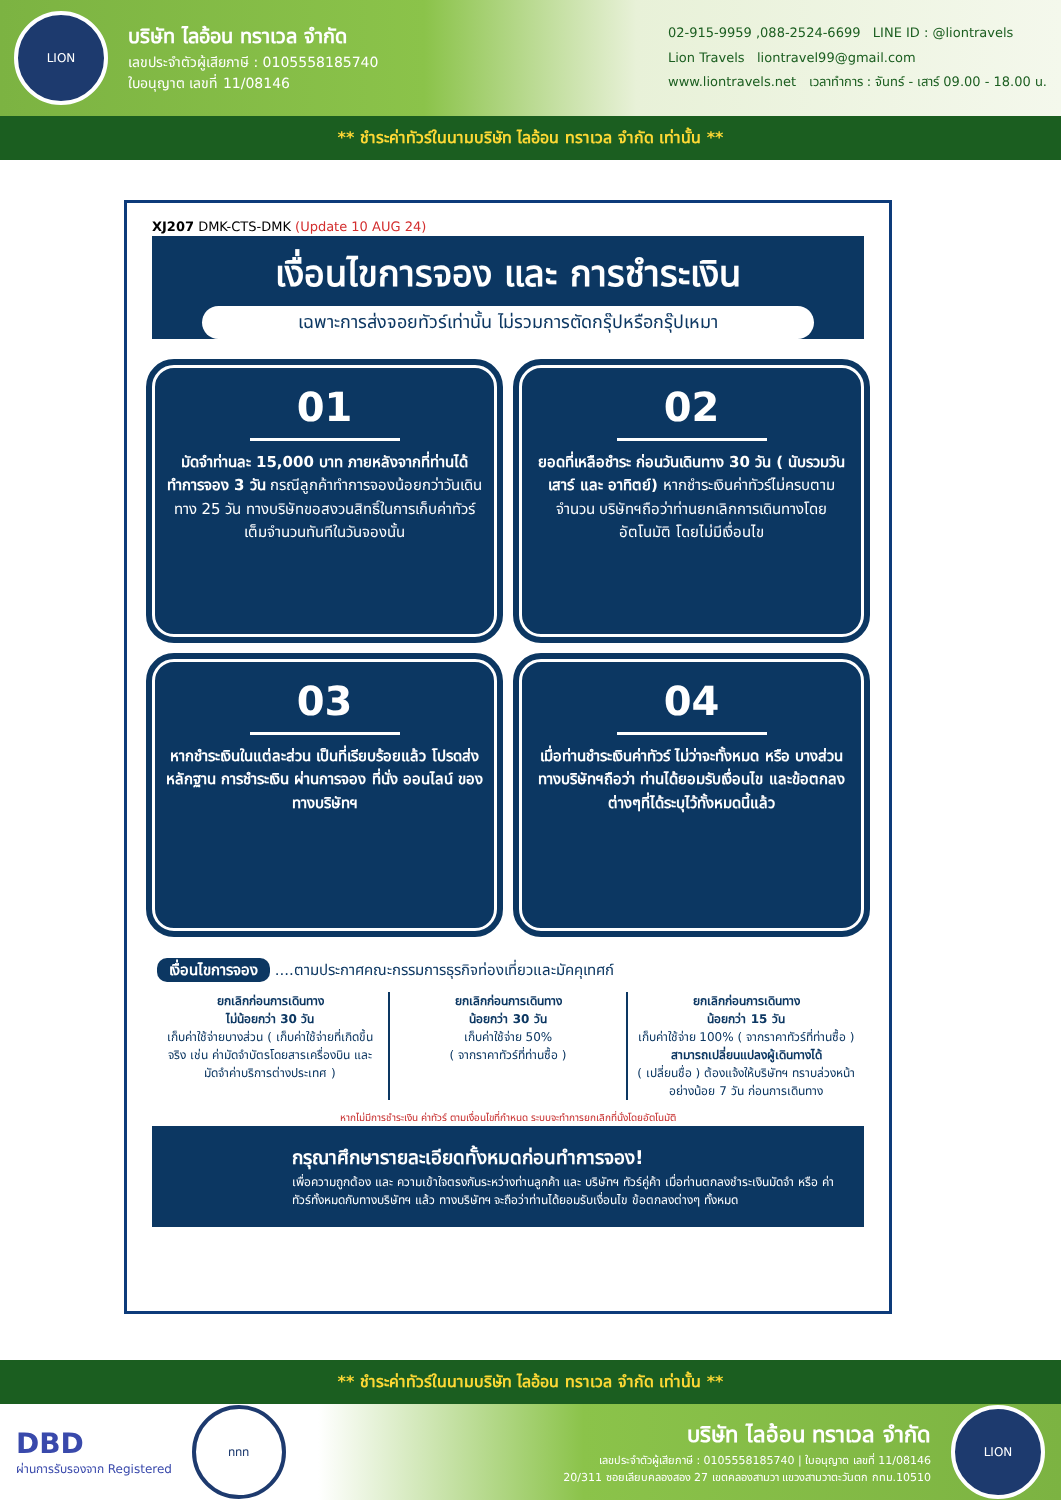LION
บริษัท ไลอ้อน ทราเวล จำกัด
เลขประจำตัวผู้เสียภาษี : 0105558185740
ใบอนุญาต เลขที่ 11/08146
02-915-9959 ,088-2524-6699 LINE ID : @liontravels
Lion Travels liontravel99@gmail.com
www.liontravels.net เวลาทำการ : จันทร์ - เสาร์ 09.00 - 18.00 น.
** ชำระค่าทัวร์ในนามบริษัท ไลอ้อน ทราเวล จำกัด เท่านั้น **
XJ207 DMK-CTS-DMK (Update 10 AUG 24)
เงื่อนไขการจอง และ การชำระเงิน
เฉพาะการส่งจอยทัวร์เท่านั้น ไม่รวมการตัดกรุ๊ปหรือกรุ๊ปเหมา
01
มัดจำท่านละ 15,000 บาท ภายหลังจากที่ท่านได้ทำการจอง 3 วัน กรณีลูกค้าทำการจองน้อยกว่าวันเดินทาง 25 วัน ทางบริษัทขอสงวนสิทธิ์ในการเก็บค่าทัวร์เต็มจำนวนทันทีในวันจองนั้น
02
ยอดที่เหลือชำระ ก่อนวันเดินทาง 30 วัน ( นับรวมวันเสาร์ และ อาทิตย์) หากชำระเงินค่าทัวร์ไม่ครบตามจำนวน บริษัทฯถือว่าท่านยกเลิกการเดินทางโดยอัตโนมัติ โดยไม่มีเงื่อนไข
03
หากชำระเงินในแต่ละส่วน เป็นที่เรียบร้อยแล้ว โปรดส่งหลักฐาน การชำระเงิน ผ่านการจอง ที่นั่ง ออนไลน์ ของทางบริษัทฯ
04
เมื่อท่านชำระเงินค่าทัวร์ ไม่ว่าจะทั้งหมด หรือ บางส่วน ทางบริษัทฯถือว่า ท่านได้ยอมรับเงื่อนไข และข้อตกลงต่างๆที่ได้ระบุไว้ทั้งหมดนี้แล้ว
เงื่อนไขการจอง ....ตามประกาศคณะกรรมการธุรกิจท่องเที่ยวและมัคคุเทศก์
ยกเลิกก่อนการเดินทาง
ไม่น้อยกว่า 30 วัน
เก็บค่าใช้จ่ายบางส่วน ( เก็บค่าใช้จ่ายที่เกิดขึ้นจริง เช่น ค่ามัดจำบัตรโดยสารเครื่องบิน และมัดจำค่าบริการต่างประเทศ )
ยกเลิกก่อนการเดินทาง
น้อยกว่า 30 วัน
เก็บค่าใช้จ่าย 50%
( จากราคาทัวร์ที่ท่านซื้อ )
ยกเลิกก่อนการเดินทาง
น้อยกว่า 15 วัน
เก็บค่าใช้จ่าย 100% ( จากราคาทัวร์ที่ท่านซื้อ )
สามารถเปลี่ยนแปลงผู้เดินทางได้
( เปลี่ยนชื่อ ) ต้องแจ้งให้บริษัทฯ ทราบล่วงหน้าอย่างน้อย 7 วัน ก่อนการเดินทาง
หากไม่มีการชำระเงิน ค่าทัวร์ ตามเงื่อนไขที่กำหนด ระบบจะทำการยกเลิกที่นั่งโดยอัตโนมัติ
กรุณาศึกษารายละเอียดทั้งหมดก่อนทำการจอง!
เพื่อความถูกต้อง และ ความเข้าใจตรงกันระหว่างท่านลูกค้า และ บริษัทฯ ทัวร์คู่ค้า เมื่อท่านตกลงชำระเงินมัดจำ หรือ ค่าทัวร์ทั้งหมดกับทางบริษัทฯ แล้ว ทางบริษัทฯ จะถือว่าท่านได้ยอมรับเงื่อนไข ข้อตกลงต่างๆ ทั้งหมด
** ชำระค่าทัวร์ในนามบริษัท ไลอ้อน ทราเวล จำกัด เท่านั้น **
DBD
ผ่านการรับรองจาก Registered
ททท
บริษัท ไลอ้อน ทราเวล จำกัด
เลขประจำตัวผู้เสียภาษี : 0105558185740 | ใบอนุญาต เลขที่ 11/08146
20/311 ซอยเลียบคลองสอง 27 เขตคลองสามวา แขวงสามวาตะวันตก กทม.10510
LION